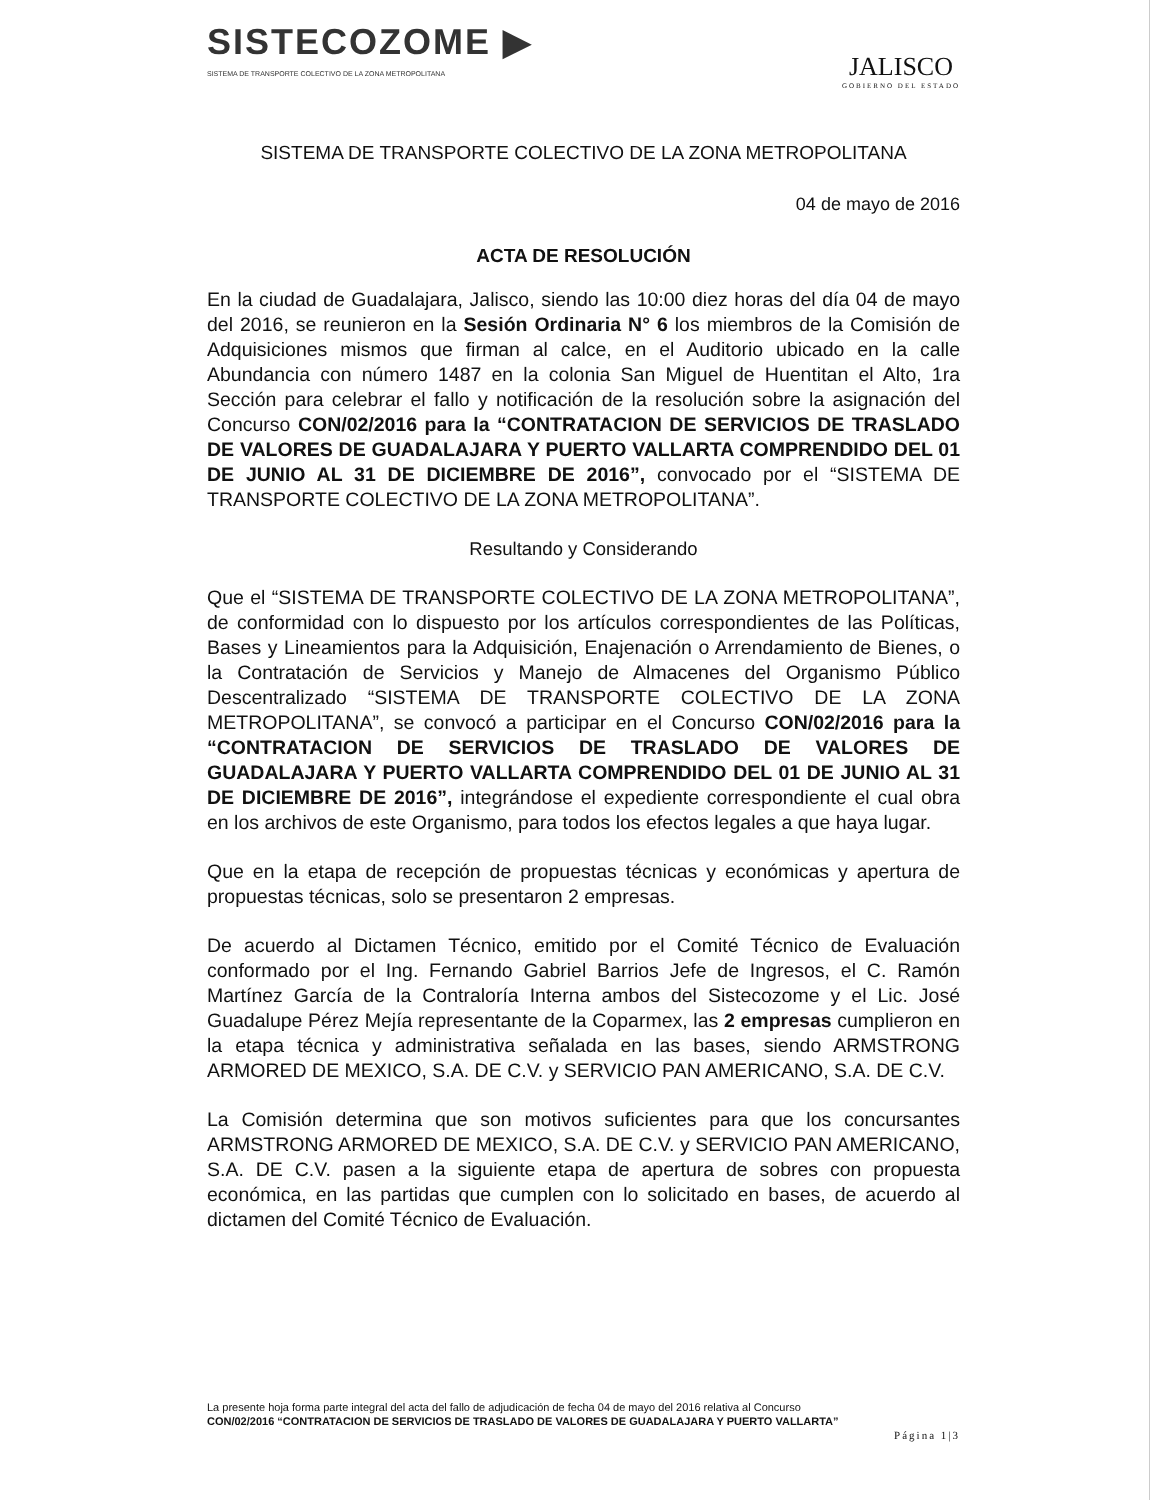SISTECOZOME ▶
SISTEMA DE TRANSPORTE COLECTIVO DE LA ZONA METROPOLITANA
JALISCO
GOBIERNO DEL ESTADO
SISTEMA DE TRANSPORTE COLECTIVO DE LA ZONA METROPOLITANA
04 de mayo de 2016
ACTA DE RESOLUCIÓN
En la ciudad de Guadalajara, Jalisco, siendo las 10:00 diez horas del día 04 de mayo del 2016, se reunieron en la Sesión Ordinaria N° 6 los miembros de la Comisión de Adquisiciones mismos que firman al calce, en el Auditorio ubicado en la calle Abundancia con número 1487 en la colonia San Miguel de Huentitan el Alto, 1ra Sección para celebrar el fallo y notificación de la resolución sobre la asignación del Concurso CON/02/2016 para la “CONTRATACION DE SERVICIOS DE TRASLADO DE VALORES DE GUADALAJARA Y PUERTO VALLARTA COMPRENDIDO DEL 01 DE JUNIO AL 31 DE DICIEMBRE DE 2016”, convocado por el “SISTEMA DE TRANSPORTE COLECTIVO DE LA ZONA METROPOLITANA”.
Resultando y Considerando
Que el “SISTEMA DE TRANSPORTE COLECTIVO DE LA ZONA METROPOLITANA”, de conformidad con lo dispuesto por los artículos correspondientes de las Políticas, Bases y Lineamientos para la Adquisición, Enajenación o Arrendamiento de Bienes, o la Contratación de Servicios y Manejo de Almacenes del Organismo Público Descentralizado “SISTEMA DE TRANSPORTE COLECTIVO DE LA ZONA METROPOLITANA”, se convocó a participar en el Concurso CON/02/2016 para la “CONTRATACION DE SERVICIOS DE TRASLADO DE VALORES DE GUADALAJARA Y PUERTO VALLARTA COMPRENDIDO DEL 01 DE JUNIO AL 31 DE DICIEMBRE DE 2016”, integrándose el expediente correspondiente el cual obra en los archivos de este Organismo, para todos los efectos legales a que haya lugar.
Que en la etapa de recepción de propuestas técnicas y económicas y apertura de propuestas técnicas, solo se presentaron 2 empresas.
De acuerdo al Dictamen Técnico, emitido por el Comité Técnico de Evaluación conformado por el Ing. Fernando Gabriel Barrios Jefe de Ingresos, el C. Ramón Martínez García de la Contraloría Interna ambos del Sistecozome y el Lic. José Guadalupe Pérez Mejía representante de la Coparmex, las 2 empresas cumplieron en la etapa técnica y administrativa señalada en las bases, siendo ARMSTRONG ARMORED DE MEXICO, S.A. DE C.V. y SERVICIO PAN AMERICANO, S.A. DE C.V.
La Comisión determina que son motivos suficientes para que los concursantes ARMSTRONG ARMORED DE MEXICO, S.A. DE C.V. y SERVICIO PAN AMERICANO, S.A. DE C.V. pasen a la siguiente etapa de apertura de sobres con propuesta económica, en las partidas que cumplen con lo solicitado en bases, de acuerdo al dictamen del Comité Técnico de Evaluación.
La presente hoja forma parte integral del acta del fallo de adjudicación de fecha 04 de mayo del 2016 relativa al Concurso
CON/02/2016 “CONTRATACION DE SERVICIOS DE TRASLADO DE VALORES DE GUADALAJARA Y PUERTO VALLARTA”
Página 1|3